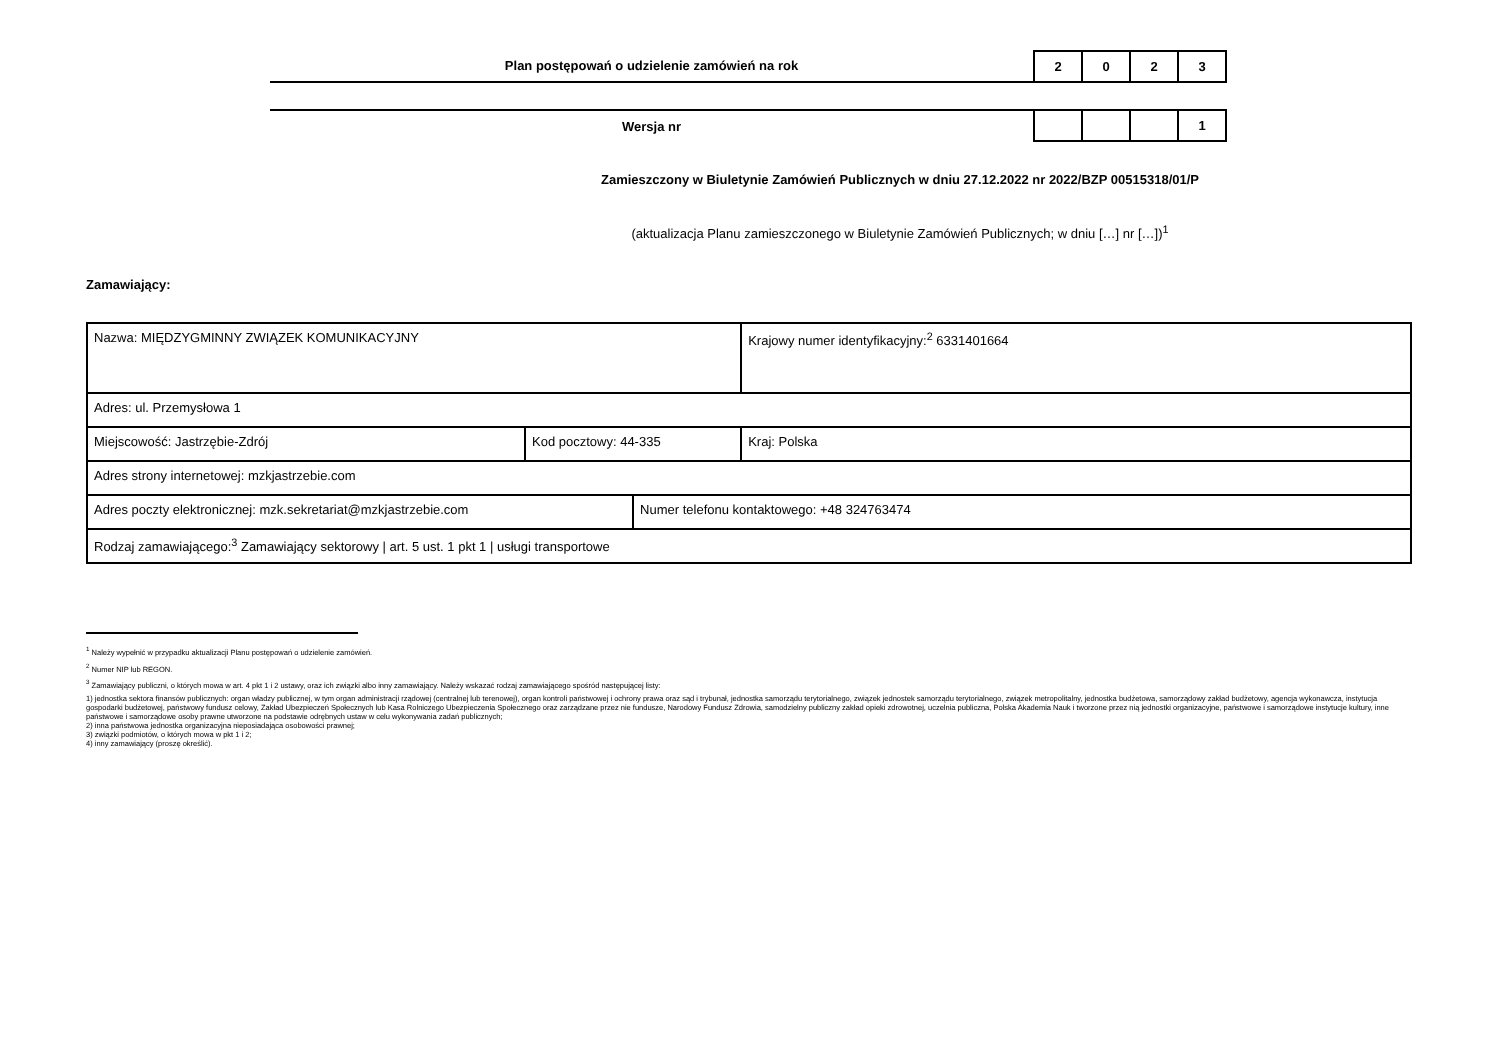Plan postępowań o udzielenie zamówień na rok
| 2 | 0 | 2 | 3 |
Wersja nr
| | | | 1 |
Zamieszczony w Biuletynie Zamówień Publicznych w dniu 27.12.2022 nr 2022/BZP 00515318/01/P
(aktualizacja Planu zamieszczonego w Biuletynie Zamówień Publicznych; w dniu […] nr […])<sup>1</sup>
Zamawiający:
| Nazwa: MIĘDZYGMINNY ZWIĄZEK KOMUNIKACYJNY | | | Krajowy numer identyfikacyjny:<sup>2</sup> 6331401664 |
| Adres: ul. Przemysłowa 1 | | | |
| Miejscowość: Jastrzębie-Zdrój | Kod pocztowy: 44-335 | | Kraj: Polska |
| Adres strony internetowej: mzkjastrzebie.com | | | |
| Adres poczty elektronicznej: mzk.sekretariat@mzkjastrzebie.com | | Numer telefonu kontaktowego: +48 324763474 | |
| Rodzaj zamawiającego:<sup>3</sup> Zamawiający sektorowy / art. 5 ust. 1 pkt 1 / usługi transportowe | | | |
<sup>1</sup> Należy wypełnić w przypadku aktualizacji Planu postępowań o udzielenie zamówień.
<sup>2</sup> Numer NIP lub REGON.
<sup>3</sup> Zamawiający publiczni, o których mowa w art. 4 pkt 1 i 2 ustawy, oraz ich związki albo inny zamawiający. Należy wskazać rodzaj zamawiającego spośród następującej listy:
1) jednostka sektora finansów publicznych: organ władzy publicznej, w tym organ administracji rządowej (centralnej lub terenowej), organ kontroli państwowej i ochrony prawa oraz sąd i trybunał, jednostka samorządu terytorialnego, związek jednostek samorządu terytorialnego, związek metropolitalny, jednostka budżetowa, samorządowy zakład budżetowy, agencja wykonawcza, instytucja gospodarki budżetowej, państwowy fundusz celowy, Zakład Ubezpieczeń Społecznych lub Kasa Rolniczego Ubezpieczenia Społecznego oraz zarządzane przez nie fundusze, Narodowy Fundusz Zdrowia, samodzielny publiczny zakład opieki zdrowotnej, uczelnia publiczna, Polska Akademia Nauk i tworzone przez nią jednostki organizacyjne, państwowe i samorządowe instytucje kultury, inne państwowe i samorządowe osoby prawne utworzone na podstawie odrębnych ustaw w celu wykonywania zadań publicznych;
2) inna państwowa jednostka organizacyjna nieposiadająca osobowości prawnej;
3) związki podmiotów, o których mowa w pkt 1 i 2;
4) inny zamawiający (proszę określić).